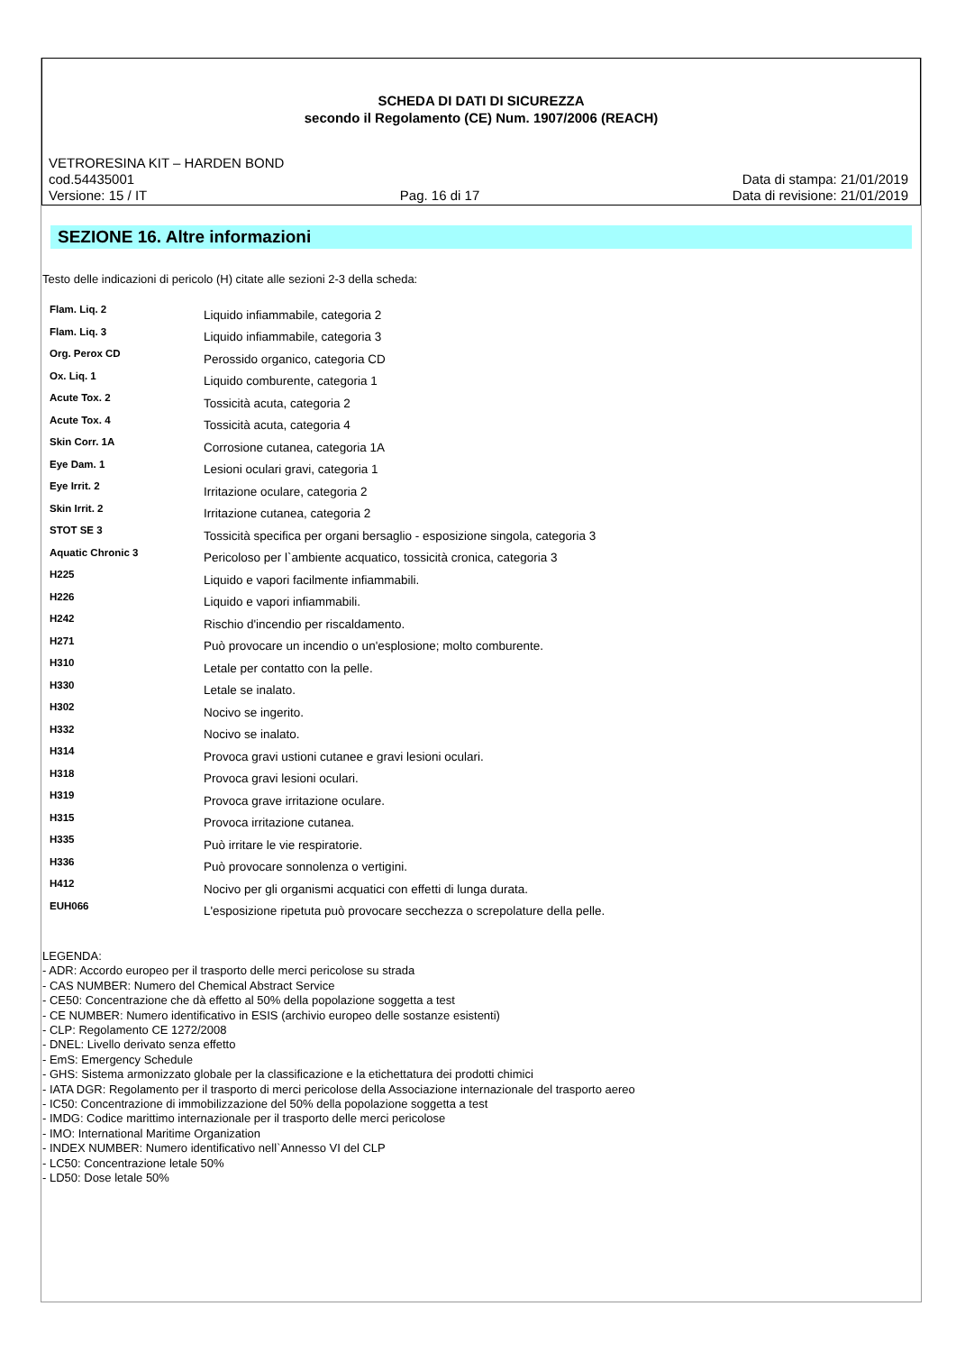SCHEDA DI DATI DI SICUREZZA
secondo il Regolamento (CE) Num. 1907/2006 (REACH)
VETRORESINA KIT – HARDEN BOND
cod.54435001 Data di stampa: 21/01/2019
Versione: 15 / IT Pag. 16 di 17 Data di revisione: 21/01/2019
SEZIONE 16. Altre informazioni
Testo delle indicazioni di pericolo (H) citate alle sezioni 2-3 della scheda:
| Flam. Liq. 2 | Liquido infiammabile, categoria 2 |
| Flam. Liq. 3 | Liquido infiammabile, categoria 3 |
| Org. Perox CD | Perossido organico, categoria CD |
| Ox. Liq. 1 | Liquido comburente, categoria 1 |
| Acute Tox. 2 | Tossicità acuta, categoria 2 |
| Acute Tox. 4 | Tossicità acuta, categoria 4 |
| Skin Corr. 1A | Corrosione cutanea, categoria 1A |
| Eye Dam. 1 | Lesioni oculari gravi, categoria 1 |
| Eye Irrit. 2 | Irritazione oculare, categoria 2 |
| Skin Irrit. 2 | Irritazione cutanea, categoria 2 |
| STOT SE 3 | Tossicità specifica per organi bersaglio - esposizione singola, categoria 3 |
| Aquatic Chronic 3 | Pericoloso per l`ambiente acquatico, tossicità cronica, categoria 3 |
| H225 | Liquido e vapori facilmente infiammabili. |
| H226 | Liquido e vapori infiammabili. |
| H242 | Rischio d'incendio per riscaldamento. |
| H271 | Può provocare un incendio o un'esplosione; molto comburente. |
| H310 | Letale per contatto con la pelle. |
| H330 | Letale se inalato. |
| H302 | Nocivo se ingerito. |
| H332 | Nocivo se inalato. |
| H314 | Provoca gravi ustioni cutanee e gravi lesioni oculari. |
| H318 | Provoca gravi lesioni oculari. |
| H319 | Provoca grave irritazione oculare. |
| H315 | Provoca irritazione cutanea. |
| H335 | Può irritare le vie respiratorie. |
| H336 | Può provocare sonnolenza o vertigini. |
| H412 | Nocivo per gli organismi acquatici con effetti di lunga durata. |
| EUH066 | L'esposizione ripetuta può provocare secchezza o screpolature della pelle. |
LEGENDA:
- ADR: Accordo europeo per il trasporto delle merci pericolose su strada
- CAS NUMBER: Numero del Chemical Abstract Service
- CE50: Concentrazione che dà effetto al 50% della popolazione soggetta a test
- CE NUMBER: Numero identificativo in ESIS (archivio europeo delle sostanze esistenti)
- CLP: Regolamento CE 1272/2008
- DNEL: Livello derivato senza effetto
- EmS: Emergency Schedule
- GHS: Sistema armonizzato globale per la classificazione e la etichettatura dei prodotti chimici
- IATA DGR: Regolamento per il trasporto di merci pericolose della Associazione internazionale del trasporto aereo
- IC50: Concentrazione di immobilizzazione del 50% della popolazione soggetta a test
- IMDG: Codice marittimo internazionale per il trasporto delle merci pericolose
- IMO: International Maritime Organization
- INDEX NUMBER: Numero identificativo nell`Annesso VI del CLP
- LC50: Concentrazione letale 50%
- LD50: Dose letale 50%